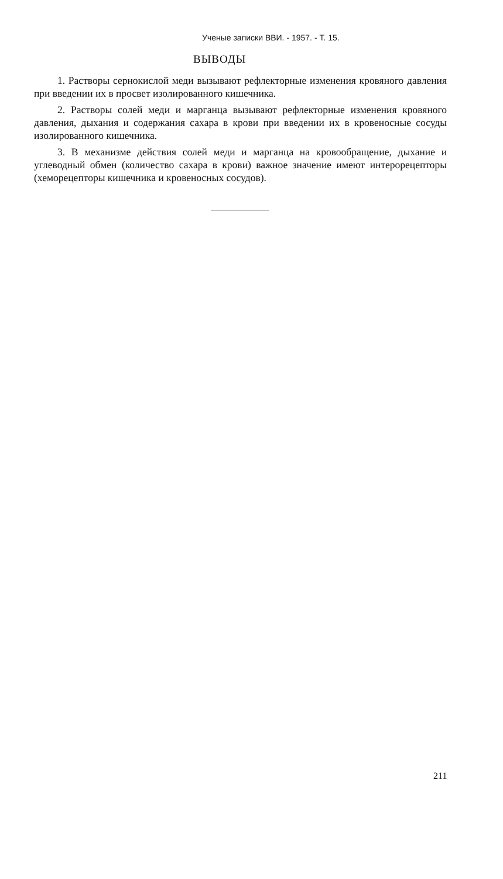Ученые записки ВВИ. - 1957. - Т. 15.
ВЫВОДЫ
1. Растворы сернокислой меди вызывают рефлекторные изменения кровяного давления при введении их в просвет изолированного кишечника.
2. Растворы солей меди и марганца вызывают рефлекторные изменения кровяного давления, дыхания и содержания сахара в крови при введении их в кровеносные сосуды изолированного кишечника.
3. В механизме действия солей меди и марганца на кровообращение, дыхание и углеводный обмен (количество сахара в крови) важное значение имеют интерорецепторы (хеморецепторы кишечника и кровеносных сосудов).
211